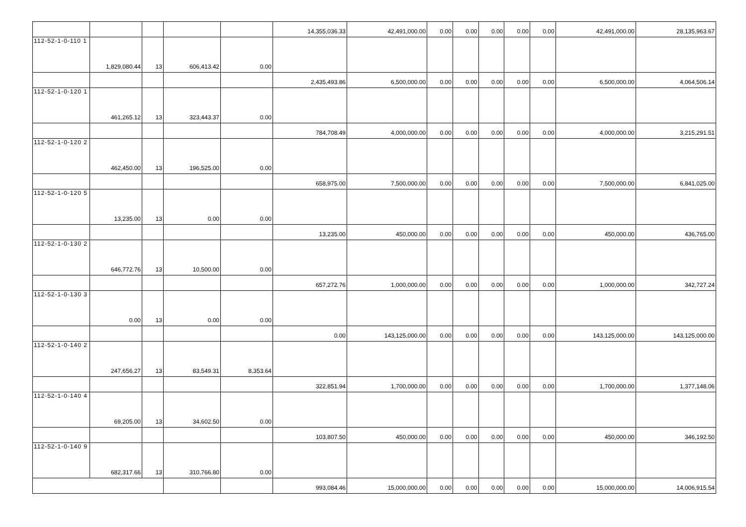| | | | | | 14,355,036.33 | 42,491,000.00 | 0.00 | 0.00 | 0.00 | 0.00 | 0.00 | 42,491,000.00 | 28,135,963.67 |
| 112-52-1-0-110 1 | 1,829,080.44 | 13 | 606,413.42 | 0.00 | | | | | | | | | |
| | | | | | 2,435,493.86 | 6,500,000.00 | 0.00 | 0.00 | 0.00 | 0.00 | 0.00 | 6,500,000.00 | 4,064,506.14 |
| 112-52-1-0-120 1 | 461,265.12 | 13 | 323,443.37 | 0.00 | | | | | | | | | |
| | | | | | 784,708.49 | 4,000,000.00 | 0.00 | 0.00 | 0.00 | 0.00 | 0.00 | 4,000,000.00 | 3,215,291.51 |
| 112-52-1-0-120 2 | 462,450.00 | 13 | 196,525.00 | 0.00 | | | | | | | | | |
| | | | | | 658,975.00 | 7,500,000.00 | 0.00 | 0.00 | 0.00 | 0.00 | 0.00 | 7,500,000.00 | 6,841,025.00 |
| 112-52-1-0-120 5 | 13,235.00 | 13 | 0.00 | 0.00 | | | | | | | | | |
| | | | | | 13,235.00 | 450,000.00 | 0.00 | 0.00 | 0.00 | 0.00 | 0.00 | 450,000.00 | 436,765.00 |
| 112-52-1-0-130 2 | 646,772.76 | 13 | 10,500.00 | 0.00 | | | | | | | | | |
| | | | | | 657,272.76 | 1,000,000.00 | 0.00 | 0.00 | 0.00 | 0.00 | 0.00 | 1,000,000.00 | 342,727.24 |
| 112-52-1-0-130 3 | 0.00 | 13 | 0.00 | 0.00 | | | | | | | | | |
| | | | | | 0.00 | 143,125,000.00 | 0.00 | 0.00 | 0.00 | 0.00 | 0.00 | 143,125,000.00 | 143,125,000.00 |
| 112-52-1-0-140 2 | 247,656.27 | 13 | 83,549.31 | 8,353.64 | | | | | | | | | |
| | | | | | 322,851.94 | 1,700,000.00 | 0.00 | 0.00 | 0.00 | 0.00 | 0.00 | 1,700,000.00 | 1,377,148.06 |
| 112-52-1-0-140 4 | 69,205.00 | 13 | 34,602.50 | 0.00 | | | | | | | | | |
| | | | | | 103,807.50 | 450,000.00 | 0.00 | 0.00 | 0.00 | 0.00 | 0.00 | 450,000.00 | 346,192.50 |
| 112-52-1-0-140 9 | 682,317.66 | 13 | 310,766.80 | 0.00 | | | | | | | | | |
| | | | | | 993,084.46 | 15,000,000.00 | 0.00 | 0.00 | 0.00 | 0.00 | 0.00 | 15,000,000.00 | 14,006,915.54 |